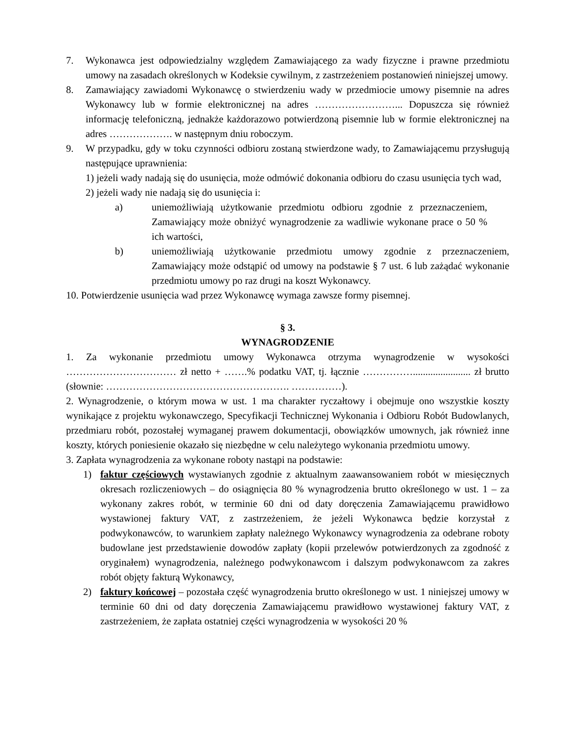7. Wykonawca jest odpowiedzialny względem Zamawiającego za wady fizyczne i prawne przedmiotu umowy na zasadach określonych w Kodeksie cywilnym, z zastrzeżeniem postanowień niniejszej umowy.
8. Zamawiający zawiadomi Wykonawcę o stwierdzeniu wady w przedmiocie umowy pisemnie na adres Wykonawcy lub w formie elektronicznej na adres ……………………... Dopuszcza się również informację telefoniczną, jednakże każdorazowo potwierdzoną pisemnie lub w formie elektronicznej na adres ………………. w następnym dniu roboczym.
9. W przypadku, gdy w toku czynności odbioru zostaną stwierdzone wady, to Zamawiającemu przysługują następujące uprawnienia:
1) jeżeli wady nadają się do usunięcia, może odmówić dokonania odbioru do czasu usunięcia tych wad,
2) jeżeli wady nie nadają się do usunięcia i:
a) uniemożliwiają użytkowanie przedmiotu odbioru zgodnie z przeznaczeniem, Zamawiający może obniżyć wynagrodzenie za wadliwie wykonane prace o 50 % ich wartości,
b) uniemożliwiają użytkowanie przedmiotu umowy zgodnie z przeznaczeniem, Zamawiający może odstąpić od umowy na podstawie § 7 ust. 6 lub zażądać wykonanie przedmiotu umowy po raz drugi na koszt Wykonawcy.
10. Potwierdzenie usunięcia wad przez Wykonawcę wymaga zawsze formy pisemnej.
§ 3.
WYNAGRODZENIE
1. Za wykonanie przedmiotu umowy Wykonawca otrzyma wynagrodzenie w wysokości …………………………… zł netto + …….% podatku VAT, tj. łącznie ……………....................... zł brutto (słownie: ………………………………………………. ……………).
2. Wynagrodzenie, o którym mowa w ust. 1 ma charakter ryczałtowy i obejmuje ono wszystkie koszty wynikające z projektu wykonawczego, Specyfikacji Technicznej Wykonania i Odbioru Robót Budowlanych, przedmiaru robót, pozostałej wymaganej prawem dokumentacji, obowiązków umownych, jak również inne koszty, których poniesienie okazało się niezbędne w celu należytego wykonania przedmiotu umowy.
3. Zapłata wynagrodzenia za wykonane roboty nastąpi na podstawie:
1) faktur częściowych wystawianych zgodnie z aktualnym zaawansowaniem robót w miesięcznych okresach rozliczeniowych – do osiągnięcia 80 % wynagrodzenia brutto określonego w ust. 1 – za wykonany zakres robót, w terminie 60 dni od daty doręczenia Zamawiającemu prawidłowo wystawionej faktury VAT, z zastrzeżeniem, że jeżeli Wykonawca będzie korzystał z podwykonawców, to warunkiem zapłaty należnego Wykonawcy wynagrodzenia za odebrane roboty budowlane jest przedstawienie dowodów zapłaty (kopii przelewów potwierdzonych za zgodność z oryginałem) wynagrodzenia, należnego podwykonawcom i dalszym podwykonawcom za zakres robót objęty fakturą Wykonawcy,
2) faktury końcowej – pozostała część wynagrodzenia brutto określonego w ust. 1 niniejszej umowy w terminie 60 dni od daty doręczenia Zamawiającemu prawidłowo wystawionej faktury VAT, z zastrzeżeniem, że zapłata ostatniej części wynagrodzenia w wysokości 20 %